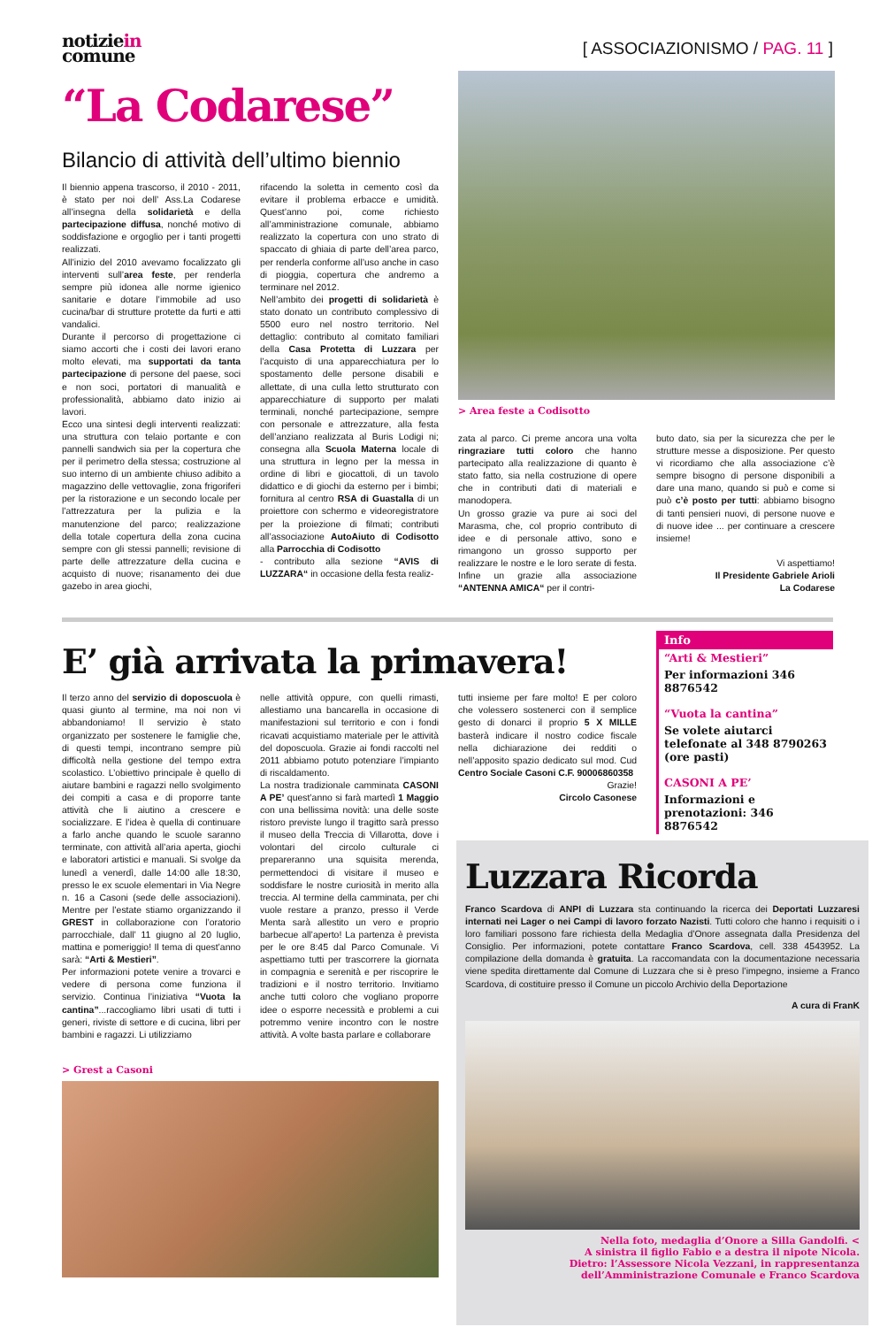notiziein
comune
[ ASSOCIAZIONISMO / PAG. 11 ]
“La Codarese”
Bilancio di attività dell’ultimo biennio
Il biennio appena trascorso, il 2010 - 2011, è stato per noi dell’ Ass.La Codarese all’insegna della solidarietà e della partecipazione diffusa, nonché motivo di soddisfazione e orgoglio per i tanti progetti realizzati.
All’inizio del 2010 avevamo focalizzato gli interventi sull’area feste, per renderla sempre più idonea alle norme igienico sanitarie e dotare l’immobile ad uso cucina/bar di strutture protette da furti e atti vandalici.
Durante il percorso di progettazione ci siamo accorti che i costi dei lavori erano molto elevati, ma supportati da tanta partecipazione di persone del paese, soci e non soci, portatori di manualità e professionalità, abbiamo dato inizio ai lavori.
Ecco una sintesi degli interventi realizzati: una struttura con telaio portante e con pannelli sandwich sia per la copertura che per il perimetro della stessa; costruzione al suo interno di un ambiente chiuso adibito a magazzino delle vettovaglie, zona frigoriferi per la ristorazione e un secondo locale per l’attrezzatura per la pulizia e la manutenzione del parco; realizzazione della totale copertura della zona cucina sempre con gli stessi pannelli; revisione di parte delle attrezzature della cucina e acquisto di nuove; risanamento dei due gazebo in area giochi,
rifacendo la soletta in cemento così da evitare il problema erbacce e umidità. Quest’anno poi, come richiesto all’amministrazione comunale, abbiamo realizzato la copertura con uno strato di spaccato di ghiaia di parte dell’area parco, per renderla conforme all’uso anche in caso di pioggia, copertura che andremo a terminare nel 2012.
Nell’ambito dei progetti di solidarietà è stato donato un contributo complessivo di 5500 euro nel nostro territorio. Nel dettaglio: contributo al comitato familiari della Casa Protetta di Luzzara per l’acquisto di una apparecchiatura per lo spostamento delle persone disabili e allettate, di una culla letto strutturato con apparecchiature di supporto per malati terminali, nonché partecipazione, sempre con personale e attrezzature, alla festa dell’anziano realizzata al Buris Lodigi ni; consegna alla Scuola Materna locale di una struttura in legno per la messa in ordine di libri e giocattoli, di un tavolo didattico e di giochi da esterno per i bimbi; fornitura al centro RSA di Guastalla di un proiettore con schermo e videoregistratore per la proiezione di filmati; contributi all’associazione AutoAiuto di Codisotto alla Parrocchia di Codisotto
- contributo alla sezione “AVIS di LUZZARA“ in occasione della festa realiz-
> Area feste a Codisotto
zata al parco. Ci preme ancora una volta ringraziare tutti coloro che hanno partecipato alla realizzazione di quanto è stato fatto, sia nella costruzione di opere che in contributi dati di materiali e manodopera.
Un grosso grazie va pure ai soci del Marasma, che, col proprio contributo di idee e di personale attivo, sono e rimangono un grosso supporto per realizzare le nostre e le loro serate di festa. Infine un grazie alla associazione “ANTENNA AMICA“ per il contri-
buto dato, sia per la sicurezza che per le strutture messe a disposizione. Per questo vi ricordiamo che alla associazione c’è sempre bisogno di persone disponibili a dare una mano, quando si può e come si può c’è posto per tutti: abbiamo bisogno di tanti pensieri nuovi, di persone nuove e di nuove idee ... per continuare a crescere insieme!
Vi aspettiamo!
Il Presidente Gabriele Arioli
La Codarese
E’ già arrivata la primavera!
Il terzo anno del servizio di doposcuola è quasi giunto al termine, ma noi non vi abbandoniamo! Il servizio è stato organizzato per sostenere le famiglie che, di questi tempi, incontrano sempre più difficoltà nella gestione del tempo extra scolastico. L’obiettivo principale è quello di aiutare bambini e ragazzi nello svolgimento dei compiti a casa e di proporre tante attività che li aiutino a crescere e socializzare. E l’idea è quella di continuare a farlo anche quando le scuole saranno terminate, con attività all’aria aperta, giochi e laboratori artistici e manuali. Si svolge da lunedì a venerdì, dalle 14:00 alle 18:30, presso le ex scuole elementari in Via Negre n. 16 a Casoni (sede delle associazioni). Mentre per l’estate stiamo organizzando il GREST in collaborazione con l’oratorio parrocchiale, dall’ 11 giugno al 20 luglio, mattina e pomeriggio! Il tema di quest’anno sarà: “Arti & Mestieri”.
Per informazioni potete venire a trovarci e vedere di persona come funziona il servizio. Continua l’iniziativa “Vuota la cantina”...raccogliamo libri usati di tutti i generi, riviste di settore e di cucina, libri per bambini e ragazzi. Li utilizziamo
nelle attività oppure, con quelli rimasti, allestiamo una bancarella in occasione di manifestazioni sul territorio e con i fondi ricavati acquistiamo materiale per le attività del doposcuola. Grazie ai fondi raccolti nel 2011 abbiamo potuto potenziare l’impianto di riscaldamento.
La nostra tradizionale camminata CASONI A PE’ quest’anno si farà martedì 1 Maggio con una bellissima novità: una delle soste ristoro previste lungo il tragitto sarà presso il museo della Treccia di Villarotta, dove i volontari del circolo culturale ci prepareranno una squisita merenda, permettendoci di visitare il museo e soddisfare le nostre curiosità in merito alla treccia. Al termine della camminata, per chi vuole restare a pranzo, presso il Verde Menta sarà allestito un vero e proprio barbecue all’aperto! La partenza è prevista per le ore 8:45 dal Parco Comunale. Vi aspettiamo tutti per trascorrere la giornata in compagnia e serenità e per riscoprire le tradizioni e il nostro territorio. Invitiamo anche tutti coloro che vogliano proporre idee o esporre necessità e problemi a cui potremmo venire incontro con le nostre attività. A volte basta parlare e collaborare
tutti insieme per fare molto! E per coloro che volessero sostenerci con il semplice gesto di donarci il proprio 5 X MILLE basterà indicare il nostro codice fiscale nella dichiarazione dei redditi o nell’apposito spazio dedicato sul mod. Cud Centro Sociale Casoni C.F. 90006860358
Grazie!
Circolo Casonese
> Grest a Casoni
Info
“Arti & Mestieri”
Per informazioni 346 8876542
“Vuota la cantina”
Se volete aiutarci telefonate al 348 8790263 (ore pasti)
CASONI A PE’
Informazioni e prenotazioni: 346 8876542
Luzzara Ricorda
Franco Scardova di ANPI di Luzzara sta continuando la ricerca dei Deportati Luzzaresi internati nei Lager o nei Campi di lavoro forzato Nazisti. Tutti coloro che hanno i requisiti o i loro familiari possono fare richiesta della Medaglia d’Onore assegnata dalla Presidenza del Consiglio. Per informazioni, potete contattare Franco Scardova, cell. 338 4543952. La compilazione della domanda è gratuita. La raccomandata con la documentazione necessaria viene spedita direttamente dal Comune di Luzzara che si è preso l’impegno, insieme a Franco Scardova, di costituire presso il Comune un piccolo Archivio della Deportazione
A cura di FranK
Nella foto, medaglia d’Onore a Silla Gandolfi. <
A sinistra il figlio Fabio e a destra il nipote Nicola.
Dietro: l’Assessore Nicola Vezzani, in rappresentanza
dell’Amministrazione Comunale e Franco Scardova